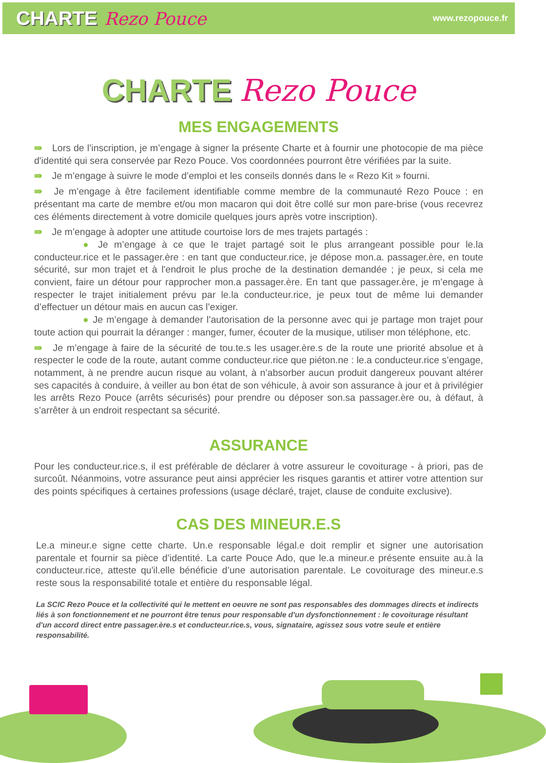CHARTE Rezo Pouce
www.rezopouce.fr
CHARTE Rezo Pouce
MES ENGAGEMENTS
⇛ Lors de l’inscription, je m’engage à signer la présente Charte et à fournir une photocopie de ma pièce d'identité qui sera conservée par Rezo Pouce. Vos coordonnées pourront être vérifiées par la suite.
⇛ Je m’engage à suivre le mode d’emploi et les conseils donnés dans le « Rezo Kit » fourni.
⇛ Je m’engage à être facilement identifiable comme membre de la communauté Rezo Pouce : en présentant ma carte de membre et/ou mon macaron qui doit être collé sur mon pare-brise (vous recevrez ces éléments directement à votre domicile quelques jours après votre inscription).
⇛ Je m’engage à adopter une attitude courtoise lors de mes trajets partagés :
● Je m’engage à ce que le trajet partagé soit le plus arrangeant possible pour le.la conducteur.rice et le passager.ère : en tant que conducteur.rice, je dépose mon.a. passager.ère, en toute sécurité, sur mon trajet et à l'endroit le plus proche de la destination demandée ; je peux, si cela me convient, faire un détour pour rapprocher mon.a passager.ère. En tant que passager.ère, je m’engage à respecter le trajet initialement prévu par le.la conducteur.rice, je peux tout de même lui demander d’effectuer un détour mais en aucun cas l’exiger.
● Je m’engage à demander l’autorisation de la personne avec qui je partage mon trajet pour toute action qui pourrait la déranger : manger, fumer, écouter de la musique, utiliser mon téléphone, etc.
⇛ Je m’engage à faire de la sécurité de tou.te.s les usager.ère.s de la route une priorité absolue et à respecter le code de la route, autant comme conducteur.rice que piéton.ne : le.a conducteur.rice s’engage, notamment, à ne prendre aucun risque au volant, à n’absorber aucun produit dangereux pouvant altérer ses capacités à conduire, à veiller au bon état de son véhicule, à avoir son assurance à jour et à privilégier les arrêts Rezo Pouce (arrêts sécurisés) pour prendre ou déposer son.sa passager.ère ou, à défaut, à s’arrêter à un endroit respectant sa sécurité.
ASSURANCE
Pour les conducteur.rice.s, il est préférable de déclarer à votre assureur le covoiturage - à priori, pas de surcoût. Néanmoins, votre assurance peut ainsi apprécier les risques garantis et attirer votre attention sur des points spécifiques à certaines professions (usage déclaré, trajet, clause de conduite exclusive).
CAS DES MINEUR.E.S
Le.a mineur.e signe cette charte. Un.e responsable légal.e doit remplir et signer une autorisation parentale et fournir sa pièce d’identité. La carte Pouce Ado, que le.a mineur.e présente ensuite au.à la conducteur.rice, atteste qu'il.elle bénéficie d’une autorisation parentale. Le covoiturage des mineur.e.s reste sous la responsabilité totale et entière du responsable légal.
La SCIC Rezo Pouce et la collectivité qui le mettent en oeuvre ne sont pas responsables des dommages directs et indirects liés à son fonctionnement et ne pourront être tenus pour responsable d'un dysfonctionnement : le covoiturage résultant d'un accord direct entre passager.ère.s et conducteur.rice.s, vous, signataire, agissez sous votre seule et entière responsabilité.